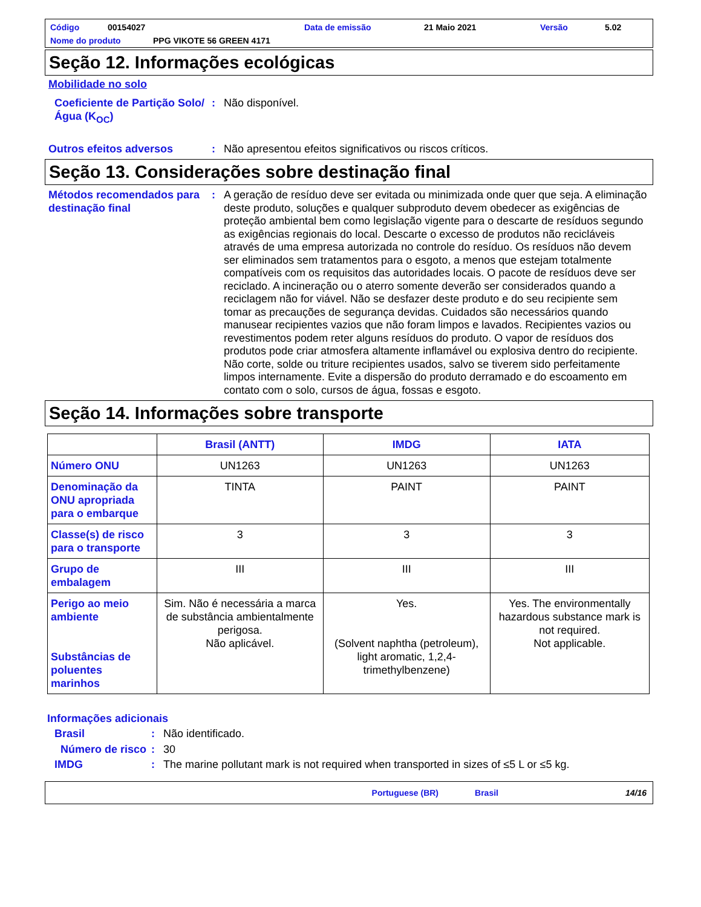Código 00154027 Data de emissão 21 Maio 2021 Versão 5.02
Nome do produto PPG VIKOTE 56 GREEN 4171
Seção 12. Informações ecológicas
Mobilidade no solo
Coeficiente de Partição Solo/Água (K<sub>OC</sub>)
: Não disponível.
Outros efeitos adversos : Não apresentou efeitos significativos ou riscos críticos.
Seção 13. Considerações sobre destinação final
Métodos recomendados para destinação final
: A geração de resíduo deve ser evitada ou minimizada onde quer que seja. A eliminação deste produto, soluções e qualquer subproduto devem obedecer as exigências de proteção ambiental bem como legislação vigente para o descarte de resíduos segundo as exigências regionais do local. Descarte o excesso de produtos não recicláveis através de uma empresa autorizada no controle do resíduo. Os resíduos não devem ser eliminados sem tratamentos para o esgoto, a menos que estejam totalmente compatíveis com os requisitos das autoridades locais. O pacote de resíduos deve ser reciclado. A incineração ou o aterro somente deverão ser considerados quando a reciclagem não for viável. Não se desfazer deste produto e do seu recipiente sem tomar as precauções de segurança devidas. Cuidados são necessários quando manusear recipientes vazios que não foram limpos e lavados. Recipientes vazios ou revestimentos podem reter alguns resíduos do produto. O vapor de resíduos dos produtos pode criar atmosfera altamente inflamável ou explosiva dentro do recipiente. Não corte, solde ou triture recipientes usados, salvo se tiverem sido perfeitamente limpos internamente. Evite a dispersão do produto derramado e do escoamento em contato com o solo, cursos de água, fossas e esgoto.
Seção 14. Informações sobre transporte
| | Brasil (ANTT) | IMDG | IATA |
| --- | --- | --- | --- |
| Número ONU | UN1263 | UN1263 | UN1263 |
| Denominação da ONU apropriada para o embarque | TINTA | PAINT | PAINT |
| Classe(s) de risco para o transporte | 3 | 3 | 3 |
| Grupo de embalagem | III | III | III |
| Perigo ao meio ambiente Substâncias de poluentes marinhos | Sim. Não é necessária a marca de substância ambientalmente perigosa. Não aplicável. | Yes. (Solvent naphtha (petroleum), light aromatic, 1,2,4-trimethylbenzene) | Yes. The environmentally hazardous substance mark is not required. Not applicable. |
Informações adicionais
Brasil : Não identificado.
Número de risco
: 30
IMDG : The marine pollutant mark is not required when transported in sizes of ≤5 L or ≤5 kg.
Portuguese (BR) Brasil 14/16